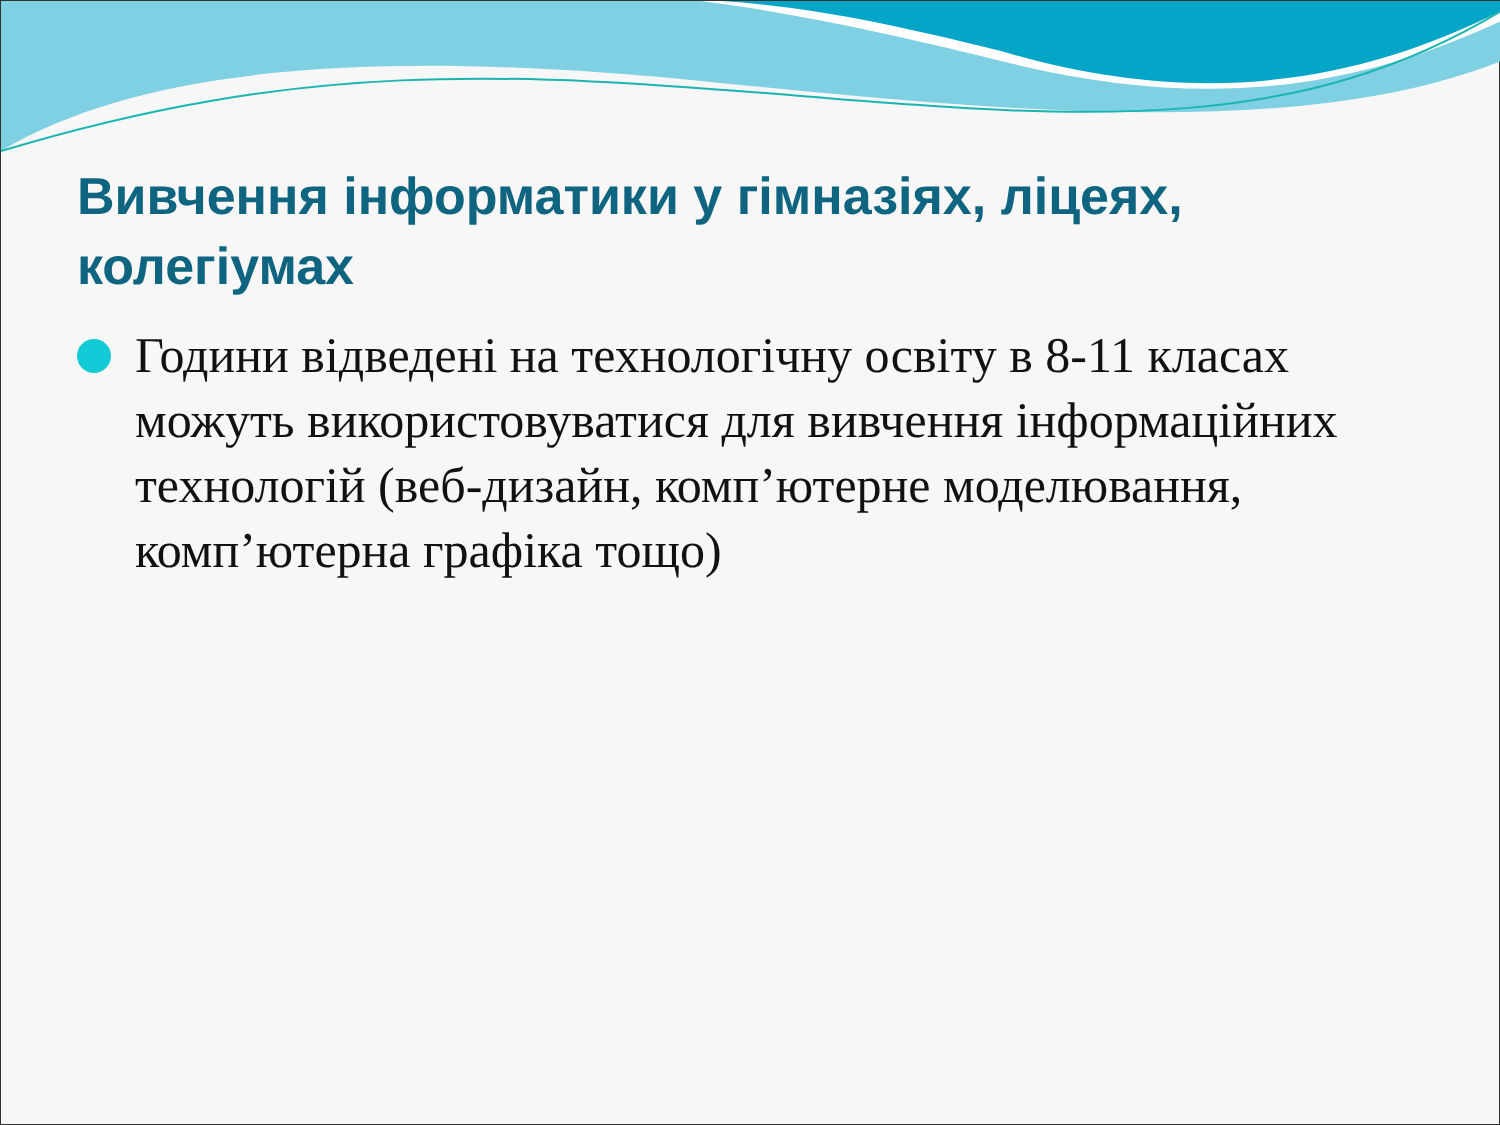Вивчення інформатики у гімназіях, ліцеях, колегіумах
Години відведені на технологічну освіту в 8-11 класах можуть використовуватися для вивчення інформаційних технологій (веб-дизайн, комп’ютерне моделювання, комп’ютерна графіка тощо)